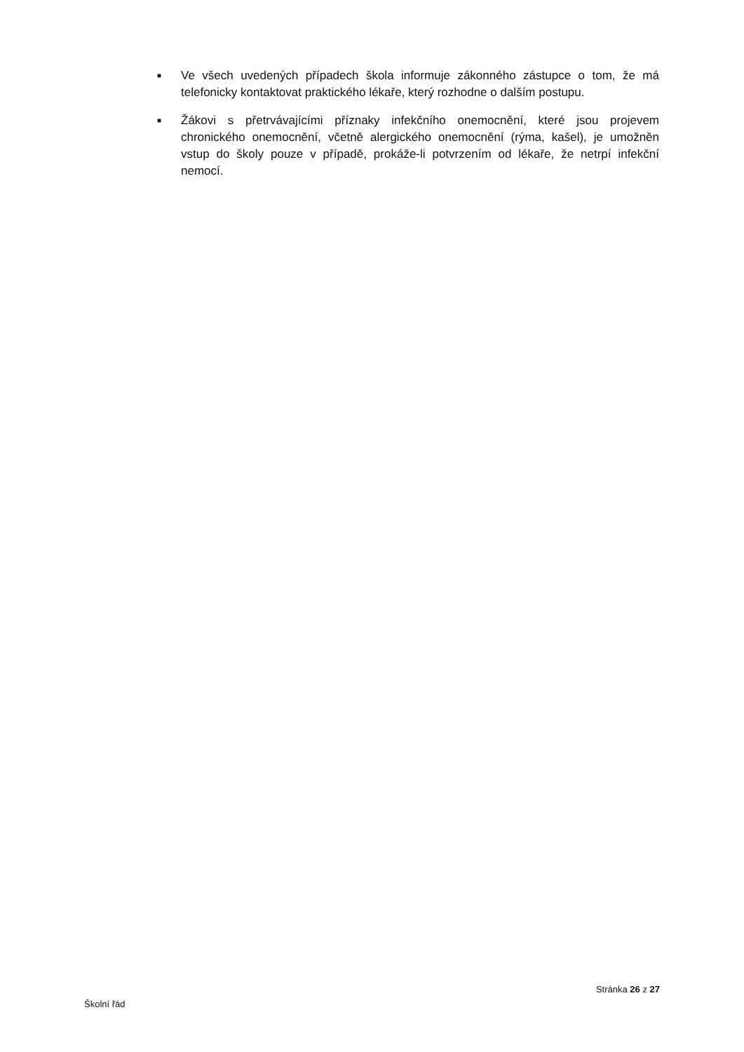■ Ve všech uvedených případech škola informuje zákonného zástupce o tom, že má telefonicky kontaktovat praktického lékaře, který rozhodne o dalším postupu.
■ Žákovi s přetrvávajícími příznaky infekčního onemocnění, které jsou projevem chronického onemocnění, včetně alergického onemocnění (rýma, kašel), je umožněn vstup do školy pouze v případě, prokáže-li potvrzením od lékaře, že netrpí infekční nemocí.
Stránka 26 z 27
Školní řád